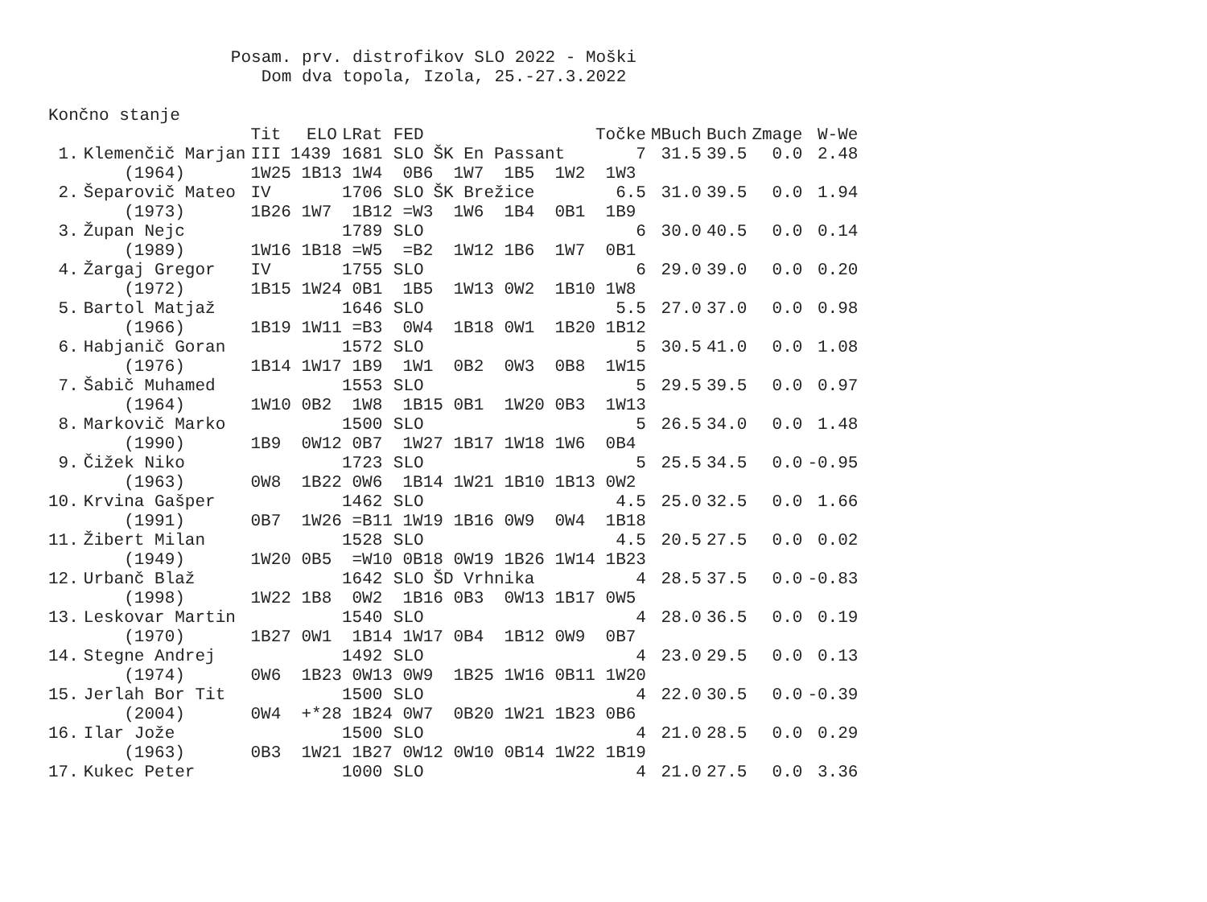Posam. prv. distrofikov SLO 2022 - Moški Dom dva topola, Izola, 25.-27.3.2022 Končno stanje
| | | Tit | ELO | LRat | FED | | Točke | MBuch | Buch | Zmage | W-We |
| --- | --- | --- | --- | --- | --- | --- | --- | --- | --- | --- | --- |
| 1. | Klemenčič Marjan | III | 1439 | 1681 | SLO | ŠK En Passant | 7 | 31.5 | 39.5 | 0.0 | 2.48 |
| | (1964) | 1W25 1B13 1W4 0B6 1W7 1B5 1W2 1W3 | | | | | | | | | |
| 2. | Šeparovič Mateo | IV | | 1706 | SLO | ŠK Brežice | 6.5 | 31.0 | 39.5 | 0.0 | 1.94 |
| | (1973) | 1B26 1W7 1B12 =W3 1W6 1B4 0B1 1B9 | | | | | | | | | |
| 3. | Župan Nejc | | | 1789 | SLO | | 6 | 30.0 | 40.5 | 0.0 | 0.14 |
| | (1989) | 1W16 1B18 =W5 =B2 1W12 1B6 1W7 0B1 | | | | | | | | | |
| 4. | Žargaj Gregor | IV | | 1755 | SLO | | 6 | 29.0 | 39.0 | 0.0 | 0.20 |
| | (1972) | 1B15 1W24 0B1 1B5 1W13 0W2 1B10 1W8 | | | | | | | | | |
| 5. | Bartol Matjaž | | | 1646 | SLO | | 5.5 | 27.0 | 37.0 | 0.0 | 0.98 |
| | (1966) | 1B19 1W11 =B3 0W4 1B18 0W1 1B20 1B12 | | | | | | | | | |
| 6. | Habjanič Goran | | | 1572 | SLO | | 5 | 30.5 | 41.0 | 0.0 | 1.08 |
| | (1976) | 1B14 1W17 1B9 1W1 0B2 0W3 0B8 1W15 | | | | | | | | | |
| 7. | Šabič Muhamed | | | 1553 | SLO | | 5 | 29.5 | 39.5 | 0.0 | 0.97 |
| | (1964) | 1W10 0B2 1W8 1B15 0B1 1W20 0B3 1W13 | | | | | | | | | |
| 8. | Markovič Marko | | | 1500 | SLO | | 5 | 26.5 | 34.0 | 0.0 | 1.48 |
| | (1990) | 1B9 0W12 0B7 1W27 1B17 1W18 1W6 0B4 | | | | | | | | | |
| 9. | Čižek Niko | | | 1723 | SLO | | 5 | 25.5 | 34.5 | 0.0 | -0.95 |
| | (1963) | 0W8 1B22 0W6 1B14 1W21 1B10 1B13 0W2 | | | | | | | | | |
| 10. | Krvina Gašper | | | 1462 | SLO | | 4.5 | 25.0 | 32.5 | 0.0 | 1.66 |
| | (1991) | 0B7 1W26 =B11 1W19 1B16 0W9 0W4 1B18 | | | | | | | | | |
| 11. | Žibert Milan | | | 1528 | SLO | | 4.5 | 20.5 | 27.5 | 0.0 | 0.02 |
| | (1949) | 1W20 0B5 =W10 0B18 0W19 1B26 1W14 1B23 | | | | | | | | | |
| 12. | Urbanč Blaž | | | 1642 | SLO | ŠD Vrhnika | 4 | 28.5 | 37.5 | 0.0 | -0.83 |
| | (1998) | 1W22 1B8 0W2 1B16 0B3 0W13 1B17 0W5 | | | | | | | | | |
| 13. | Leskovar Martin | | | 1540 | SLO | | 4 | 28.0 | 36.5 | 0.0 | 0.19 |
| | (1970) | 1B27 0W1 1B14 1W17 0B4 1B12 0W9 0B7 | | | | | | | | | |
| 14. | Stegne Andrej | | | 1492 | SLO | | 4 | 23.0 | 29.5 | 0.0 | 0.13 |
| | (1974) | 0W6 1B23 0W13 0W9 1B25 1W16 0B11 1W20 | | | | | | | | | |
| 15. | Jerlah Bor Tit | | | 1500 | SLO | | 4 | 22.0 | 30.5 | 0.0 | -0.39 |
| | (2004) | 0W4 +*28 1B24 0W7 0B20 1W21 1B23 0B6 | | | | | | | | | |
| 16. | Ilar Jože | | | 1500 | SLO | | 4 | 21.0 | 28.5 | 0.0 | 0.29 |
| | (1963) | 0B3 1W21 1B27 0W12 0W10 0B14 1W22 1B19 | | | | | | | | | |
| 17. | Kukec Peter | | | 1000 | SLO | | 4 | 21.0 | 27.5 | 0.0 | 3.36 |